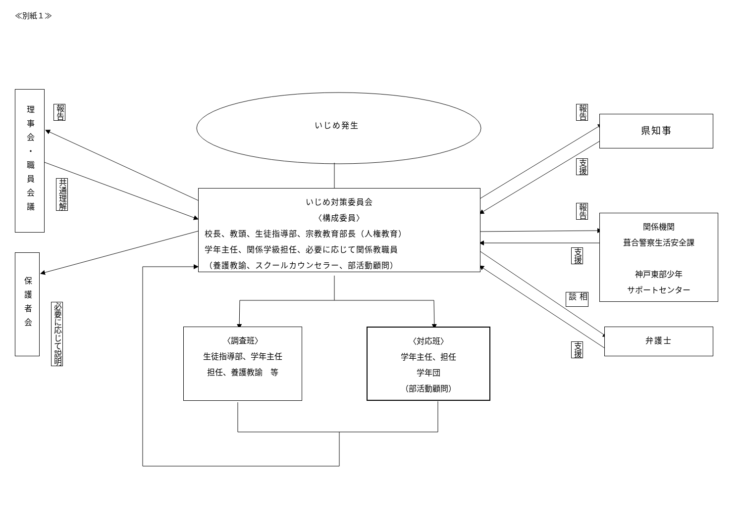≪別紙１≫
理事会・職員会議
報告
共通理解
保護者会
必要に応じて説明
いじめ発生
いじめ対策委員会
〈構成委員〉
校長、教頭、生徒指導部、宗教教育部長（人権教育）
学年主任、関係学級担任、必要に応じて関係教職員
（養護教諭、スクールカウンセラー、部活動顧問）
〈調査班〉
生徒指導部、学年主任
担任、養護教諭　等
〈対応班〉
学年主任、担任
学年団
（部活動顧問）
報告
県知事
支援
報告
関係機関
葺合警察生活安全課
神戸東部少年
サポートセンター
支援
相談
支援
弁護士